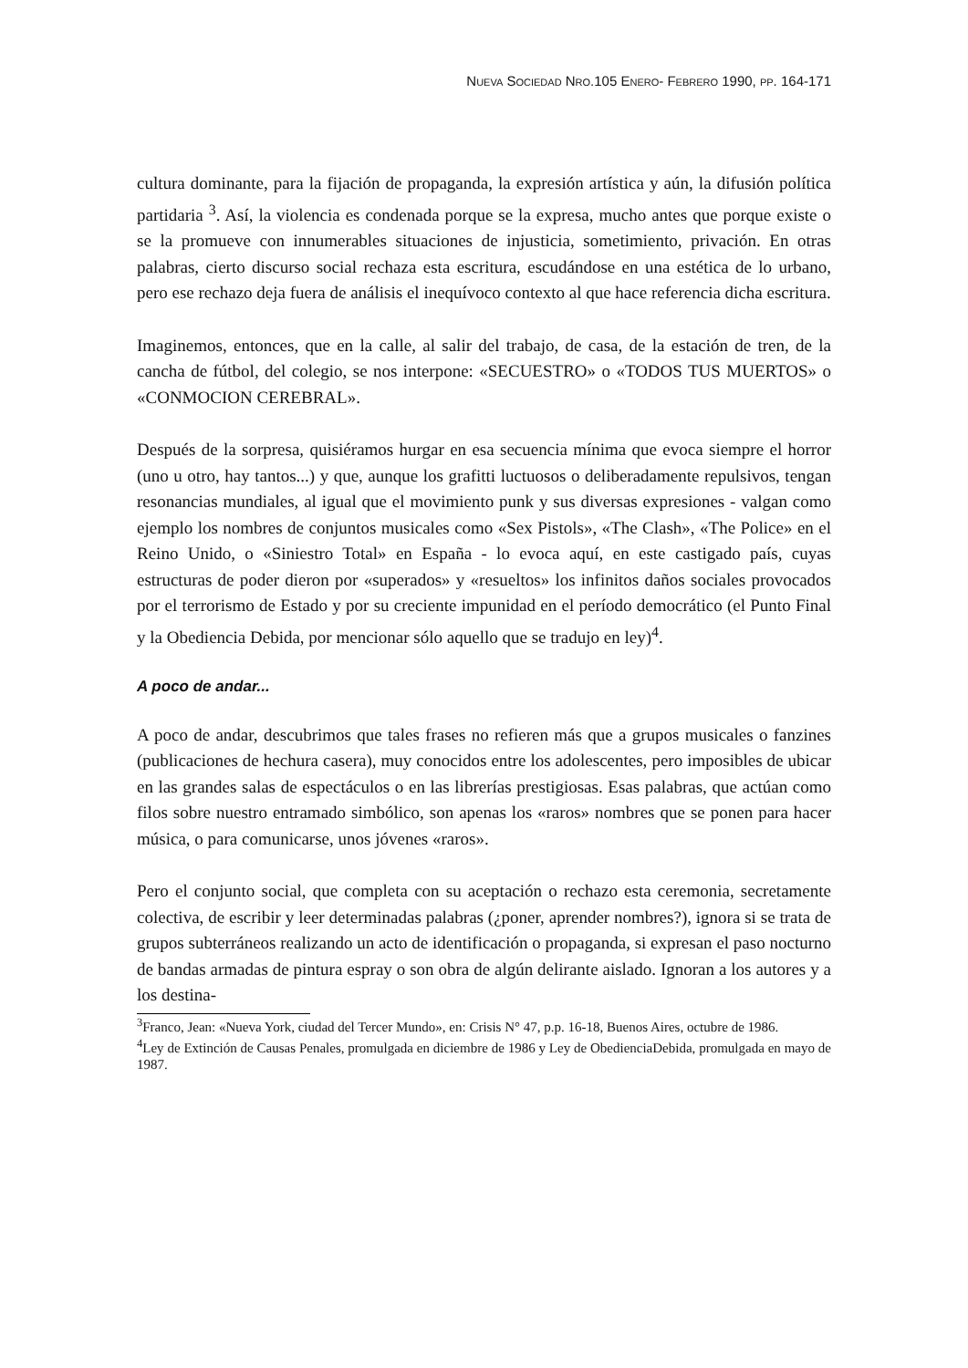NUEVA SOCIEDAD NRO.105 ENERO- FEBRERO 1990, PP. 164-171
cultura dominante, para la fijación de propaganda, la expresión artística y aún, la difusión política partidaria <sup>3</sup>. Así, la violencia es condenada porque se la expresa, mucho antes que porque existe o se la promueve con innumerables situaciones de injusticia, sometimiento, privación. En otras palabras, cierto discurso social rechaza esta escritura, escudándose en una estética de lo urbano, pero ese rechazo deja fuera de análisis el inequívoco contexto al que hace referencia dicha escritura.
Imaginemos, entonces, que en la calle, al salir del trabajo, de casa, de la estación de tren, de la cancha de fútbol, del colegio, se nos interpone: «SECUESTRO» o «TODOS TUS MUERTOS» o «CONMOCION CEREBRAL».
Después de la sorpresa, quisiéramos hurgar en esa secuencia mínima que evoca siempre el horror (uno u otro, hay tantos...) y que, aunque los grafitti luctuosos o deliberadamente repulsivos, tengan resonancias mundiales, al igual que el movimiento punk y sus diversas expresiones - valgan como ejemplo los nombres de conjuntos musicales como «Sex Pistols», «The Clash», «The Police» en el Reino Unido, o «Siniestro Total» en España - lo evoca aquí, en este castigado país, cuyas estructuras de poder dieron por «superados» y «resueltos» los infinitos daños sociales provocados por el terrorismo de Estado y por su creciente impunidad en el período democrático (el Punto Final y la Obediencia Debida, por mencionar sólo aquello que se tradujo en ley)<sup>4</sup>.
A poco de andar...
A poco de andar, descubrimos que tales frases no refieren más que a grupos musicales o fanzines (publicaciones de hechura casera), muy conocidos entre los adolescentes, pero imposibles de ubicar en las grandes salas de espectáculos o en las librerías prestigiosas. Esas palabras, que actúan como filos sobre nuestro entramado simbólico, son apenas los «raros» nombres que se ponen para hacer música, o para comunicarse, unos jóvenes «raros».
Pero el conjunto social, que completa con su aceptación o rechazo esta ceremonia, secretamente colectiva, de escribir y leer determinadas palabras (¿poner, aprender nombres?), ignora si se trata de grupos subterráneos realizando un acto de identificación o propaganda, si expresan el paso nocturno de bandas armadas de pintura espray o son obra de algún delirante aislado. Ignoran a los autores y a los destina-
<sup>3</sup> Franco, Jean: «Nueva York, ciudad del Tercer Mundo», en: Crisis N° 47, p.p. 16-18, Buenos Aires, octubre de 1986.
<sup>4</sup> Ley de Extinción de Causas Penales, promulgada en diciembre de 1986 y Ley de ObedienciaDebida, promulgada en mayo de 1987.